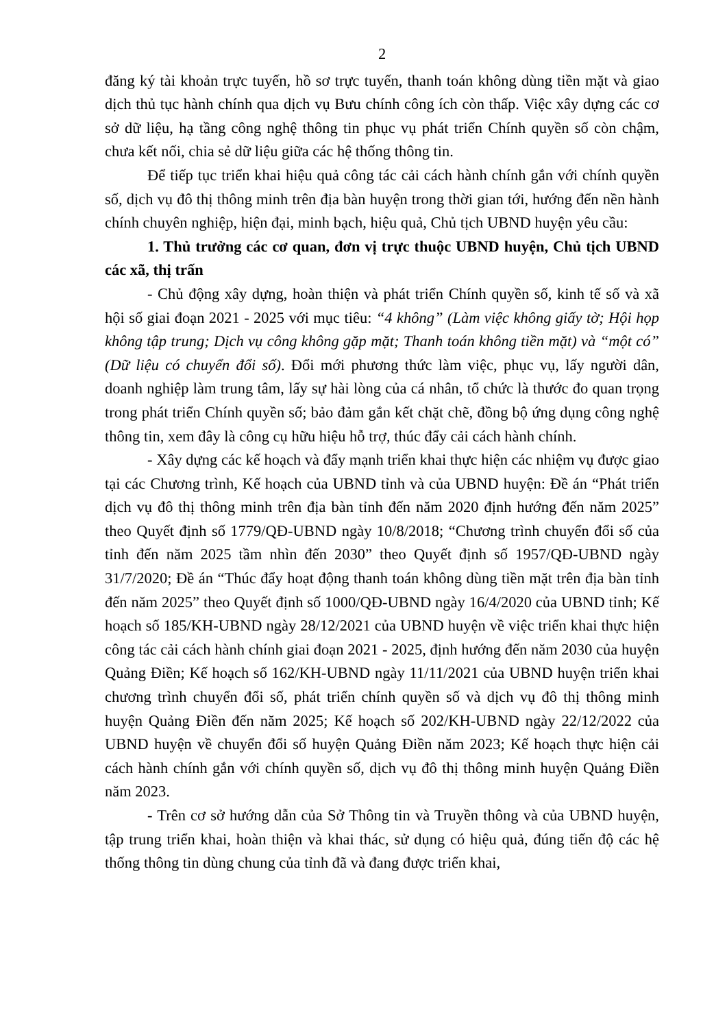2
đăng ký tài khoản trực tuyến, hồ sơ trực tuyến, thanh toán không dùng tiền mặt và giao dịch thủ tục hành chính qua dịch vụ Bưu chính công ích còn thấp. Việc xây dựng các cơ sở dữ liệu, hạ tầng công nghệ thông tin phục vụ phát triển Chính quyền số còn chậm, chưa kết nối, chia sẻ dữ liệu giữa các hệ thống thông tin.
Để tiếp tục triển khai hiệu quả công tác cải cách hành chính gắn với chính quyền số, dịch vụ đô thị thông minh trên địa bàn huyện trong thời gian tới, hướng đến nền hành chính chuyên nghiệp, hiện đại, minh bạch, hiệu quả, Chủ tịch UBND huyện yêu cầu:
1. Thủ trưởng các cơ quan, đơn vị trực thuộc UBND huyện, Chủ tịch UBND các xã, thị trấn
- Chủ động xây dựng, hoàn thiện và phát triển Chính quyền số, kinh tế số và xã hội số giai đoạn 2021 - 2025 với mục tiêu: “4 không” (Làm việc không giấy tờ; Hội họp không tập trung; Dịch vụ công không gặp mặt; Thanh toán không tiền mặt) và “một có” (Dữ liệu có chuyển đổi số). Đổi mới phương thức làm việc, phục vụ, lấy người dân, doanh nghiệp làm trung tâm, lấy sự hài lòng của cá nhân, tổ chức là thước đo quan trọng trong phát triển Chính quyền số; bảo đảm gắn kết chặt chẽ, đồng bộ ứng dụng công nghệ thông tin, xem đây là công cụ hữu hiệu hỗ trợ, thúc đẩy cải cách hành chính.
- Xây dựng các kế hoạch và đẩy mạnh triển khai thực hiện các nhiệm vụ được giao tại các Chương trình, Kế hoạch của UBND tỉnh và của UBND huyện: Đề án “Phát triển dịch vụ đô thị thông minh trên địa bàn tỉnh đến năm 2020 định hướng đến năm 2025” theo Quyết định số 1779/QĐ-UBND ngày 10/8/2018; “Chương trình chuyển đổi số của tỉnh đến năm 2025 tầm nhìn đến 2030” theo Quyết định số 1957/QĐ-UBND ngày 31/7/2020; Đề án “Thúc đẩy hoạt động thanh toán không dùng tiền mặt trên địa bàn tỉnh đến năm 2025” theo Quyết định số 1000/QĐ-UBND ngày 16/4/2020 của UBND tỉnh; Kế hoạch số 185/KH-UBND ngày 28/12/2021 của UBND huyện về việc triển khai thực hiện công tác cải cách hành chính giai đoạn 2021 - 2025, định hướng đến năm 2030 của huyện Quảng Điền; Kế hoạch số 162/KH-UBND ngày 11/11/2021 của UBND huyện triển khai chương trình chuyển đổi số, phát triển chính quyền số và dịch vụ đô thị thông minh huyện Quảng Điền đến năm 2025; Kế hoạch số 202/KH-UBND ngày 22/12/2022 của UBND huyện về chuyển đổi số huyện Quảng Điền năm 2023; Kế hoạch thực hiện cải cách hành chính gắn với chính quyền số, dịch vụ đô thị thông minh huyện Quảng Điền năm 2023.
- Trên cơ sở hướng dẫn của Sở Thông tin và Truyền thông và của UBND huyện, tập trung triển khai, hoàn thiện và khai thác, sử dụng có hiệu quả, đúng tiến độ các hệ thống thông tin dùng chung của tỉnh đã và đang được triển khai,